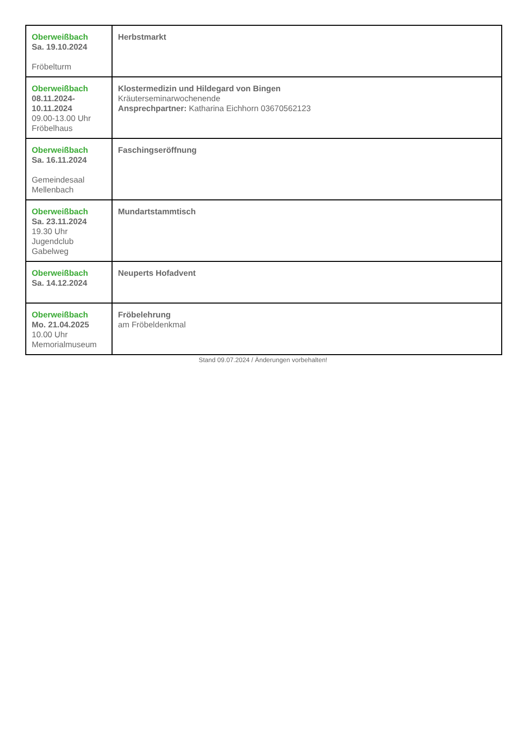| Oberweißbach Sa. 19.10.2024 Fröbelturm | Herbstmarkt |
| Oberweißbach 08.11.2024- 10.11.2024 09.00-13.00 Uhr Fröbelhaus | Klostermedizin und Hildegard von Bingen Kräuterseminarwochenende Ansprechpartner: Katharina Eichhorn 03670562123 |
| Oberweißbach Sa. 16.11.2024 Gemeindesaal Mellenbach | Faschingseröffnung |
| Oberweißbach Sa. 23.11.2024 19.30 Uhr Jugendclub Gabelweg | Mundartstammtisch |
| Oberweißbach Sa. 14.12.2024 | Neuperts Hofadvent |
| Oberweißbach Mo. 21.04.2025 10.00 Uhr Memorialmuseum | Fröbelehrung am Fröbeldenkmal |
Stand 09.07.2024 / Änderungen vorbehalten!